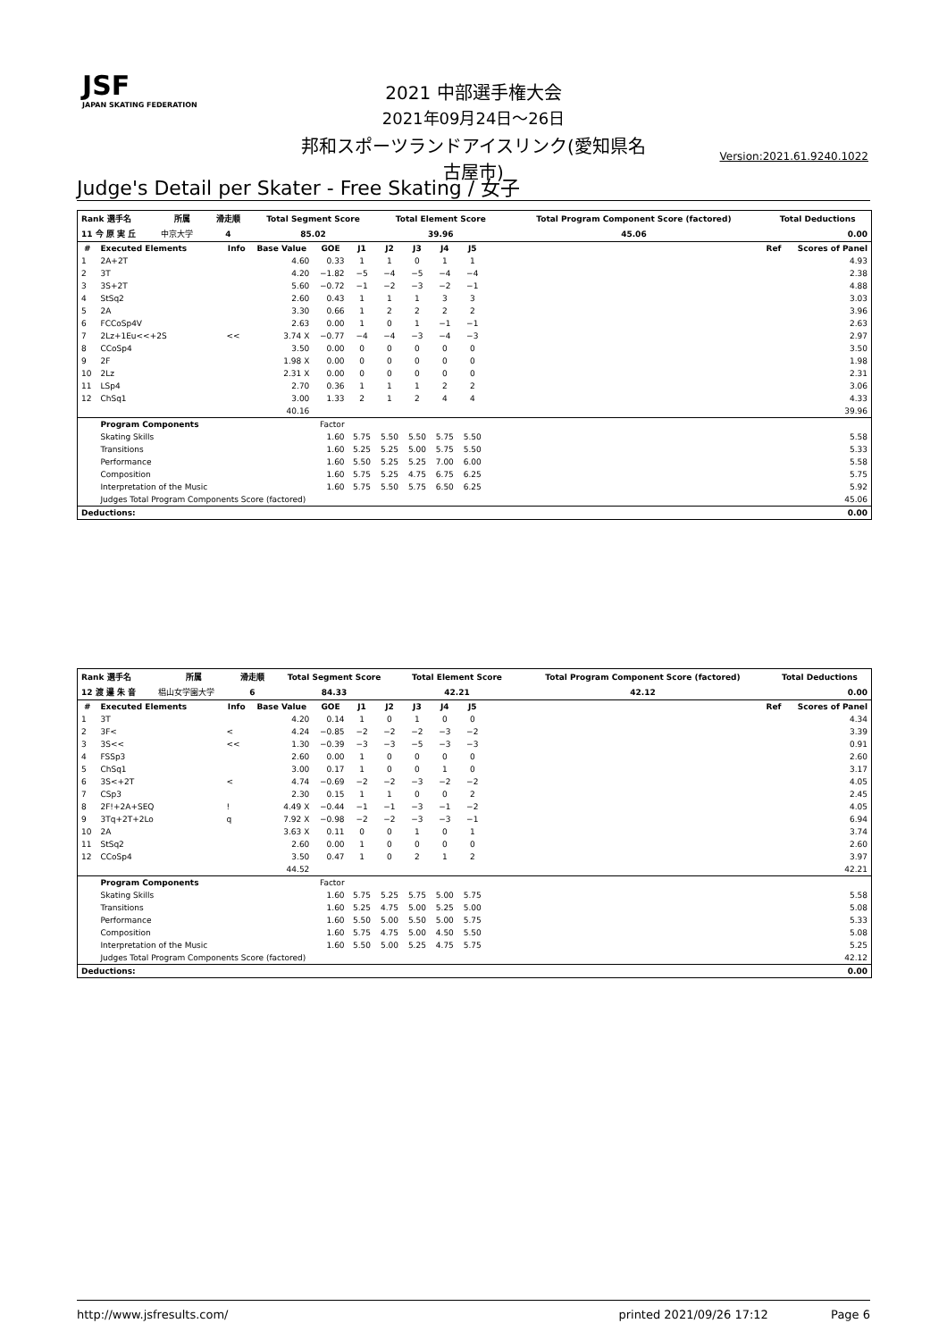JSF
JAPAN SKATING FEDERATION
2021 中部選手権大会
2021年09月24日～26日
邦和スポーツランドアイスリンク(愛知県名古屋市)
Version:2021.61.9240.1022
Judge's Detail per Skater - Free Skating / 女子
| Rank 選手名 | 所属 | 滑走順 | Total Segment Score | Total Element Score | Total Program Component Score (factored) | Total Deductions |
| --- | --- | --- | --- | --- | --- | --- |
| 11 今 原 実 丘 | 中京大学 | 4 | 85.02 | 39.96 | 45.06 | 0.00 |
| # | Executed Elements | Info | Base Value | GOE | J1 | J2 | J3 | J4 | J5 | | Ref | Scores of Panel |
| --- | --- | --- | --- | --- | --- | --- | --- | --- | --- | --- | --- | --- |
| 1 | 2A+2T | | 4.60 | 0.33 | 1 | 1 | 0 | 1 | 1 | | | 4.93 |
| 2 | 3T | | 4.20 | −1.82 | −5 | −4 | −5 | −4 | −4 | | | 2.38 |
| 3 | 3S+2T | | 5.60 | −0.72 | −1 | −2 | −3 | −2 | −1 | | | 4.88 |
| 4 | StSq2 | | 2.60 | 0.43 | 1 | 1 | 1 | 3 | 3 | | | 3.03 |
| 5 | 2A | | 3.30 | 0.66 | 1 | 2 | 2 | 2 | 2 | | | 3.96 |
| 6 | FCCoSp4V | | 2.63 | 0.00 | 1 | 0 | 1 | −1 | −1 | | | 2.63 |
| 7 | 2Lz+1Eu<<+2S | << | 3.74 X | −0.77 | −4 | −4 | −3 | −4 | −3 | | | 2.97 |
| 8 | CCoSp4 | | 3.50 | 0.00 | 0 | 0 | 0 | 0 | 0 | | | 3.50 |
| 9 | 2F | | 1.98 X | 0.00 | 0 | 0 | 0 | 0 | 0 | | | 1.98 |
| 10 | 2Lz | | 2.31 X | 0.00 | 0 | 0 | 0 | 0 | 0 | | | 2.31 |
| 11 | LSp4 | | 2.70 | 0.36 | 1 | 1 | 1 | 2 | 2 | | | 3.06 |
| 12 | ChSq1 | | 3.00 | 1.33 | 2 | 1 | 2 | 4 | 4 | | | 4.33 |
| | | | 40.16 | | | | | | | | | 39.96 |
| | Program Components | | | Factor | | | | | | | | |
| | Skating Skills | | | 1.60 | 5.75 | 5.50 | 5.50 | 5.75 | 5.50 | | | 5.58 |
| | Transitions | | | 1.60 | 5.25 | 5.25 | 5.00 | 5.75 | 5.50 | | | 5.33 |
| | Performance | | | 1.60 | 5.50 | 5.25 | 5.25 | 7.00 | 6.00 | | | 5.58 |
| | Composition | | | 1.60 | 5.75 | 5.25 | 4.75 | 6.75 | 6.25 | | | 5.75 |
| | Interpretation of the Music | | | 1.60 | 5.75 | 5.50 | 5.75 | 6.50 | 6.25 | | | 5.92 |
| | Judges Total Program Components Score (factored) | | | | | | | | | | | 45.06 |
| Deductions: | | | | | | | | | | | | 0.00 |
| Rank 選手名 | 所属 | 滑走順 | Total Segment Score | Total Element Score | Total Program Component Score (factored) | Total Deductions |
| --- | --- | --- | --- | --- | --- | --- |
| 12 渡 邉 朱 音 | 椙山女学園大学 | 6 | 84.33 | 42.21 | 42.12 | 0.00 |
| # | Executed Elements | Info | Base Value | GOE | J1 | J2 | J3 | J4 | J5 | | Ref | Scores of Panel |
| --- | --- | --- | --- | --- | --- | --- | --- | --- | --- | --- | --- | --- |
| 1 | 3T | | 4.20 | 0.14 | 1 | 0 | 1 | 0 | 0 | | | 4.34 |
| 2 | 3F< | < | 4.24 | −0.85 | −2 | −2 | −2 | −3 | −2 | | | 3.39 |
| 3 | 3S<< | << | 1.30 | −0.39 | −3 | −3 | −5 | −3 | −3 | | | 0.91 |
| 4 | FSSp3 | | 2.60 | 0.00 | 1 | 0 | 0 | 0 | 0 | | | 2.60 |
| 5 | ChSq1 | | 3.00 | 0.17 | 1 | 0 | 0 | 1 | 0 | | | 3.17 |
| 6 | 3S<+2T | < | 4.74 | −0.69 | −2 | −2 | −3 | −2 | −2 | | | 4.05 |
| 7 | CSp3 | | 2.30 | 0.15 | 1 | 1 | 0 | 0 | 2 | | | 2.45 |
| 8 | 2F!+2A+SEQ | ! | 4.49 X | −0.44 | −1 | −1 | −3 | −1 | −2 | | | 4.05 |
| 9 | 3Tq+2T+2Lo | q | 7.92 X | −0.98 | −2 | −2 | −3 | −3 | −1 | | | 6.94 |
| 10 | 2A | | 3.63 X | 0.11 | 0 | 0 | 1 | 0 | 1 | | | 3.74 |
| 11 | StSq2 | | 2.60 | 0.00 | 1 | 0 | 0 | 0 | 0 | | | 2.60 |
| 12 | CCoSp4 | | 3.50 | 0.47 | 1 | 0 | 2 | 1 | 2 | | | 3.97 |
| | | | 44.52 | | | | | | | | | 42.21 |
| | Program Components | | | Factor | | | | | | | | |
| | Skating Skills | | | 1.60 | 5.75 | 5.25 | 5.75 | 5.00 | 5.75 | | | 5.58 |
| | Transitions | | | 1.60 | 5.25 | 4.75 | 5.00 | 5.25 | 5.00 | | | 5.08 |
| | Performance | | | 1.60 | 5.50 | 5.00 | 5.50 | 5.00 | 5.75 | | | 5.33 |
| | Composition | | | 1.60 | 5.75 | 4.75 | 5.00 | 4.50 | 5.50 | | | 5.08 |
| | Interpretation of the Music | | | 1.60 | 5.50 | 5.00 | 5.25 | 4.75 | 5.75 | | | 5.25 |
| | Judges Total Program Components Score (factored) | | | | | | | | | | | 42.12 |
| Deductions: | | | | | | | | | | | | 0.00 |
http://www.jsfresults.com/ printed 2021/09/26 17:12 Page 6